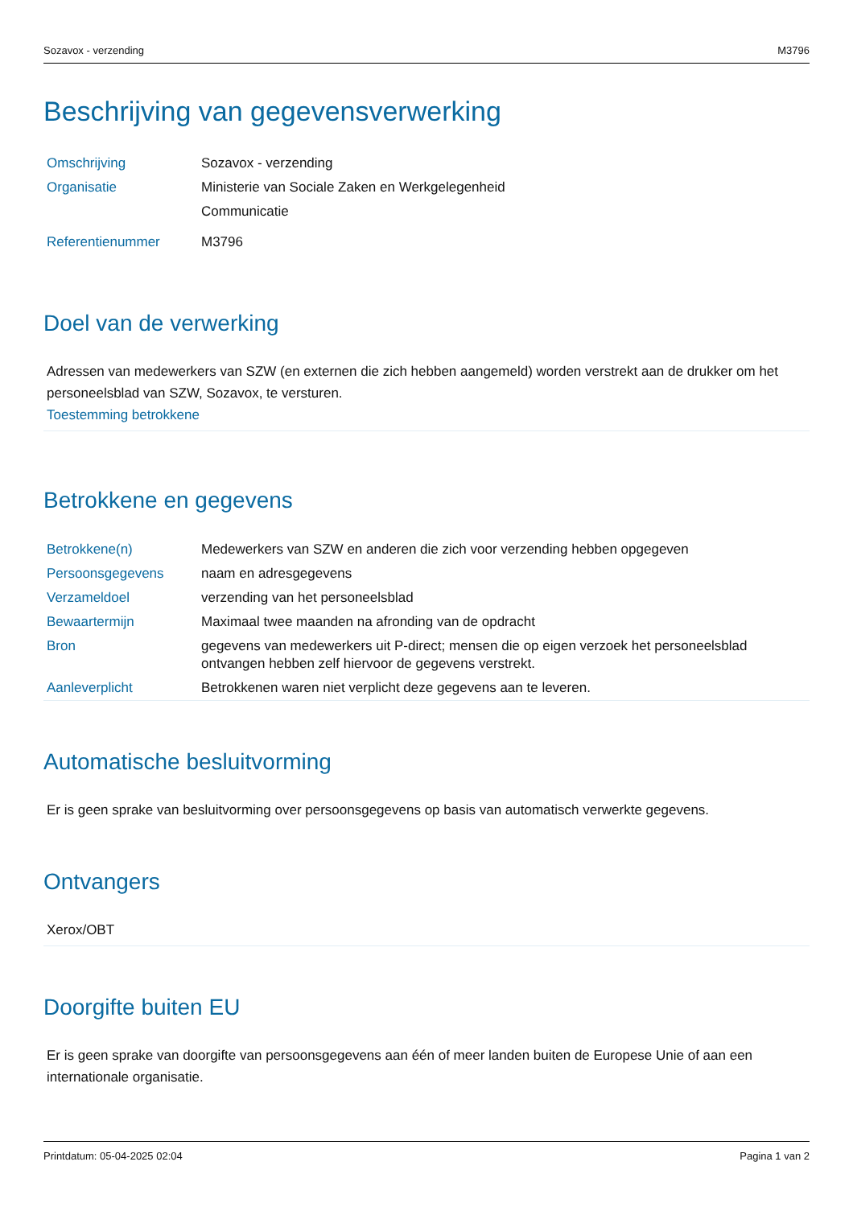Sozavox - verzending M3796
Beschrijving van gegevensverwerking
| Omschrijving | Sozavox - verzending |
| Organisatie | Ministerie van Sociale Zaken en Werkgelegenheid Communicatie |
| Referentienummer | M3796 |
Doel van de verwerking
Adressen van medewerkers van SZW (en externen die zich hebben aangemeld) worden verstrekt aan de drukker om het personeelsblad van SZW, Sozavox, te versturen.
Toestemming betrokkene
Betrokkene en gegevens
| Betrokkene(n) | Medewerkers van SZW en anderen die zich voor verzending hebben opgegeven |
| Persoonsgegevens | naam en adresgegevens |
| Verzameldoel | verzending van het personeelsblad |
| Bewaartermijn | Maximaal twee maanden na afronding van de opdracht |
| Bron | gegevens van medewerkers uit P-direct; mensen die op eigen verzoek het personeelsblad ontvangen hebben zelf hiervoor de gegevens verstrekt. |
| Aanleverplicht | Betrokkenen waren niet verplicht deze gegevens aan te leveren. |
Automatische besluitvorming
Er is geen sprake van besluitvorming over persoonsgegevens op basis van automatisch verwerkte gegevens.
Ontvangers
Xerox/OBT
Doorgifte buiten EU
Er is geen sprake van doorgifte van persoonsgegevens aan één of meer landen buiten de Europese Unie of aan een internationale organisatie.
Printdatum: 05-04-2025 02:04 Pagina 1 van 2